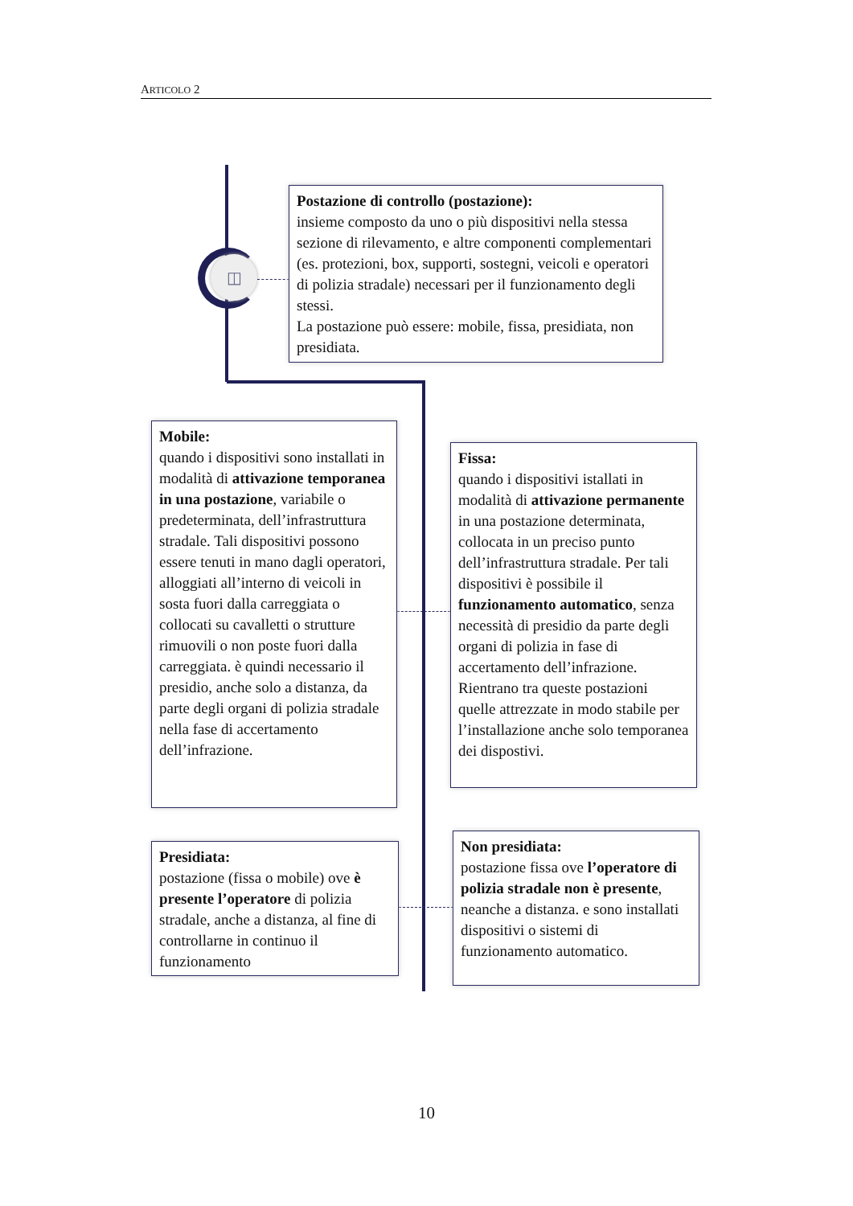ARTICOLO 2
◫
Postazione di controllo (postazione):
insieme composto da uno o più dispositivi nella stessa sezione di rilevamento, e altre componenti complementari (es. protezioni, box, supporti, sostegni, veicoli e operatori di polizia stradale) necessari per il funzionamento degli stessi.
La postazione può essere: mobile, fissa, presidiata, non presidiata.
Mobile:
quando i dispositivi sono installati in modalità di attivazione temporanea in una postazione, variabile o predeterminata, dell’infrastruttura stradale. Tali dispositivi possono essere tenuti in mano dagli operatori, alloggiati all’interno di veicoli in sosta fuori dalla carreggiata o collocati su cavalletti o strutture rimuovili o non poste fuori dalla carreggiata. è quindi necessario il presidio, anche solo a distanza, da parte degli organi di polizia stradale nella fase di accertamento dell’infrazione.
Fissa:
quando i dispositivi istallati in modalità di attivazione permanente in una postazione determinata, collocata in un preciso punto dell’infrastruttura stradale. Per tali dispositivi è possibile il funzionamento automatico, senza necessità di presidio da parte degli organi di polizia in fase di accertamento dell’infrazione. Rientrano tra queste postazioni quelle attrezzate in modo stabile per l’installazione anche solo temporanea dei dispostivi.
Presidiata:
postazione (fissa o mobile) ove è presente l’operatore di polizia stradale, anche a distanza, al fine di controllarne in continuo il funzionamento
Non presidiata:
postazione fissa ove l’operatore di polizia stradale non è presente, neanche a distanza. e sono installati dispositivi o sistemi di funzionamento automatico.
10